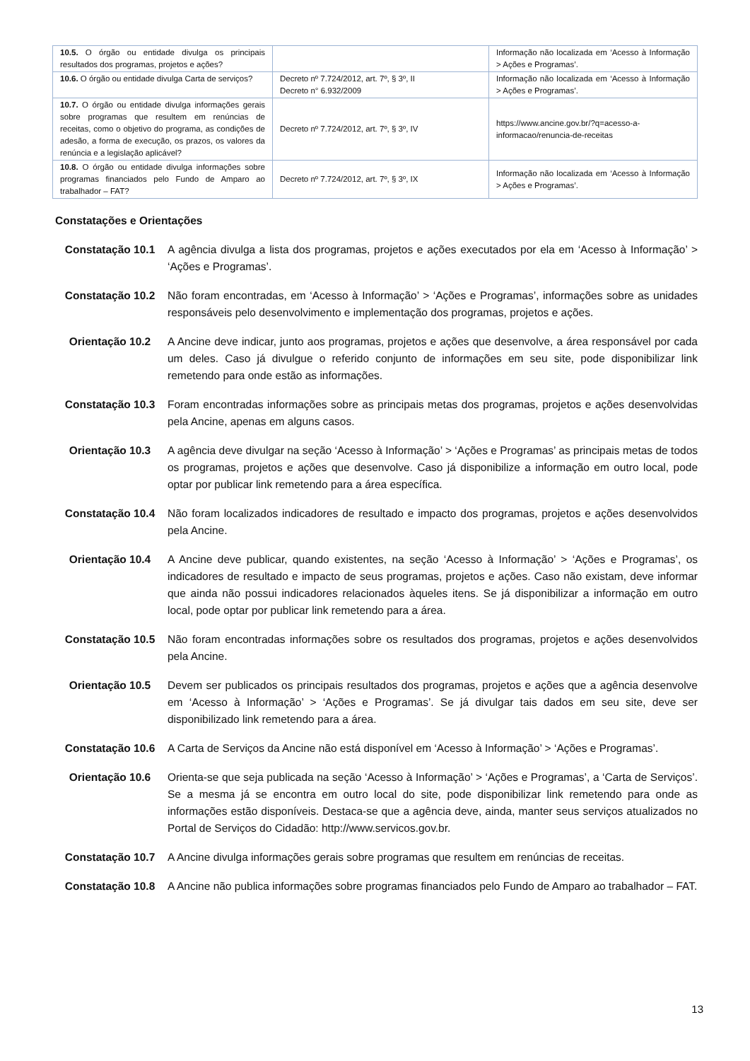| 10.5. O órgão ou entidade divulga os principais resultados dos programas, projetos e ações? | | Informação não localizada em ‘Acesso à Informação > Ações e Programas’. |
| 10.6. O órgão ou entidade divulga Carta de serviços? | Decreto nº 7.724/2012, art. 7º, § 3º, II Decreto n° 6.932/2009 | Informação não localizada em ‘Acesso à Informação > Ações e Programas’. |
| 10.7. O órgão ou entidade divulga informações gerais sobre programas que resultem em renúncias de receitas, como o objetivo do programa, as condições de adesão, a forma de execução, os prazos, os valores da renúncia e a legislação aplicável? | Decreto nº 7.724/2012, art. 7º, § 3º, IV | https://www.ancine.gov.br/?q=acesso-a-informacao/renuncia-de-receitas |
| 10.8. O órgão ou entidade divulga informações sobre programas financiados pelo Fundo de Amparo ao trabalhador – FAT? | Decreto nº 7.724/2012, art. 7º, § 3º, IX | Informação não localizada em ‘Acesso à Informação > Ações e Programas’. |
Constatações e Orientações
Constatação 10.1 A agência divulga a lista dos programas, projetos e ações executados por ela em ‘Acesso à Informação’ > ‘Ações e Programas’.
Constatação 10.2 Não foram encontradas, em ‘Acesso à Informação’ > ‘Ações e Programas’, informações sobre as unidades responsáveis pelo desenvolvimento e implementação dos programas, projetos e ações.
Orientação 10.2 A Ancine deve indicar, junto aos programas, projetos e ações que desenvolve, a área responsável por cada um deles. Caso já divulgue o referido conjunto de informações em seu site, pode disponibilizar link remetendo para onde estão as informações.
Constatação 10.3 Foram encontradas informações sobre as principais metas dos programas, projetos e ações desenvolvidas pela Ancine, apenas em alguns casos.
Orientação 10.3 A agência deve divulgar na seção ‘Acesso à Informação’ > ‘Ações e Programas’ as principais metas de todos os programas, projetos e ações que desenvolve. Caso já disponibilize a informação em outro local, pode optar por publicar link remetendo para a área específica.
Constatação 10.4 Não foram localizados indicadores de resultado e impacto dos programas, projetos e ações desenvolvidos pela Ancine.
Orientação 10.4 A Ancine deve publicar, quando existentes, na seção ‘Acesso à Informação’ > ‘Ações e Programas’, os indicadores de resultado e impacto de seus programas, projetos e ações. Caso não existam, deve informar que ainda não possui indicadores relacionados àqueles itens. Se já disponibilizar a informação em outro local, pode optar por publicar link remetendo para a área.
Constatação 10.5 Não foram encontradas informações sobre os resultados dos programas, projetos e ações desenvolvidos pela Ancine.
Orientação 10.5 Devem ser publicados os principais resultados dos programas, projetos e ações que a agência desenvolve em ‘Acesso à Informação’ > ‘Ações e Programas’. Se já divulgar tais dados em seu site, deve ser disponibilizado link remetendo para a área.
Constatação 10.6 A Carta de Serviços da Ancine não está disponível em ‘Acesso à Informação’ > ‘Ações e Programas’.
Orientação 10.6 Orienta-se que seja publicada na seção ‘Acesso à Informação’ > ‘Ações e Programas’, a ‘Carta de Serviços’. Se a mesma já se encontra em outro local do site, pode disponibilizar link remetendo para onde as informações estão disponíveis. Destaca-se que a agência deve, ainda, manter seus serviços atualizados no Portal de Serviços do Cidadão: http://www.servicos.gov.br.
Constatação 10.7 A Ancine divulga informações gerais sobre programas que resultem em renúncias de receitas.
Constatação 10.8 A Ancine não publica informações sobre programas financiados pelo Fundo de Amparo ao trabalhador – FAT.
13